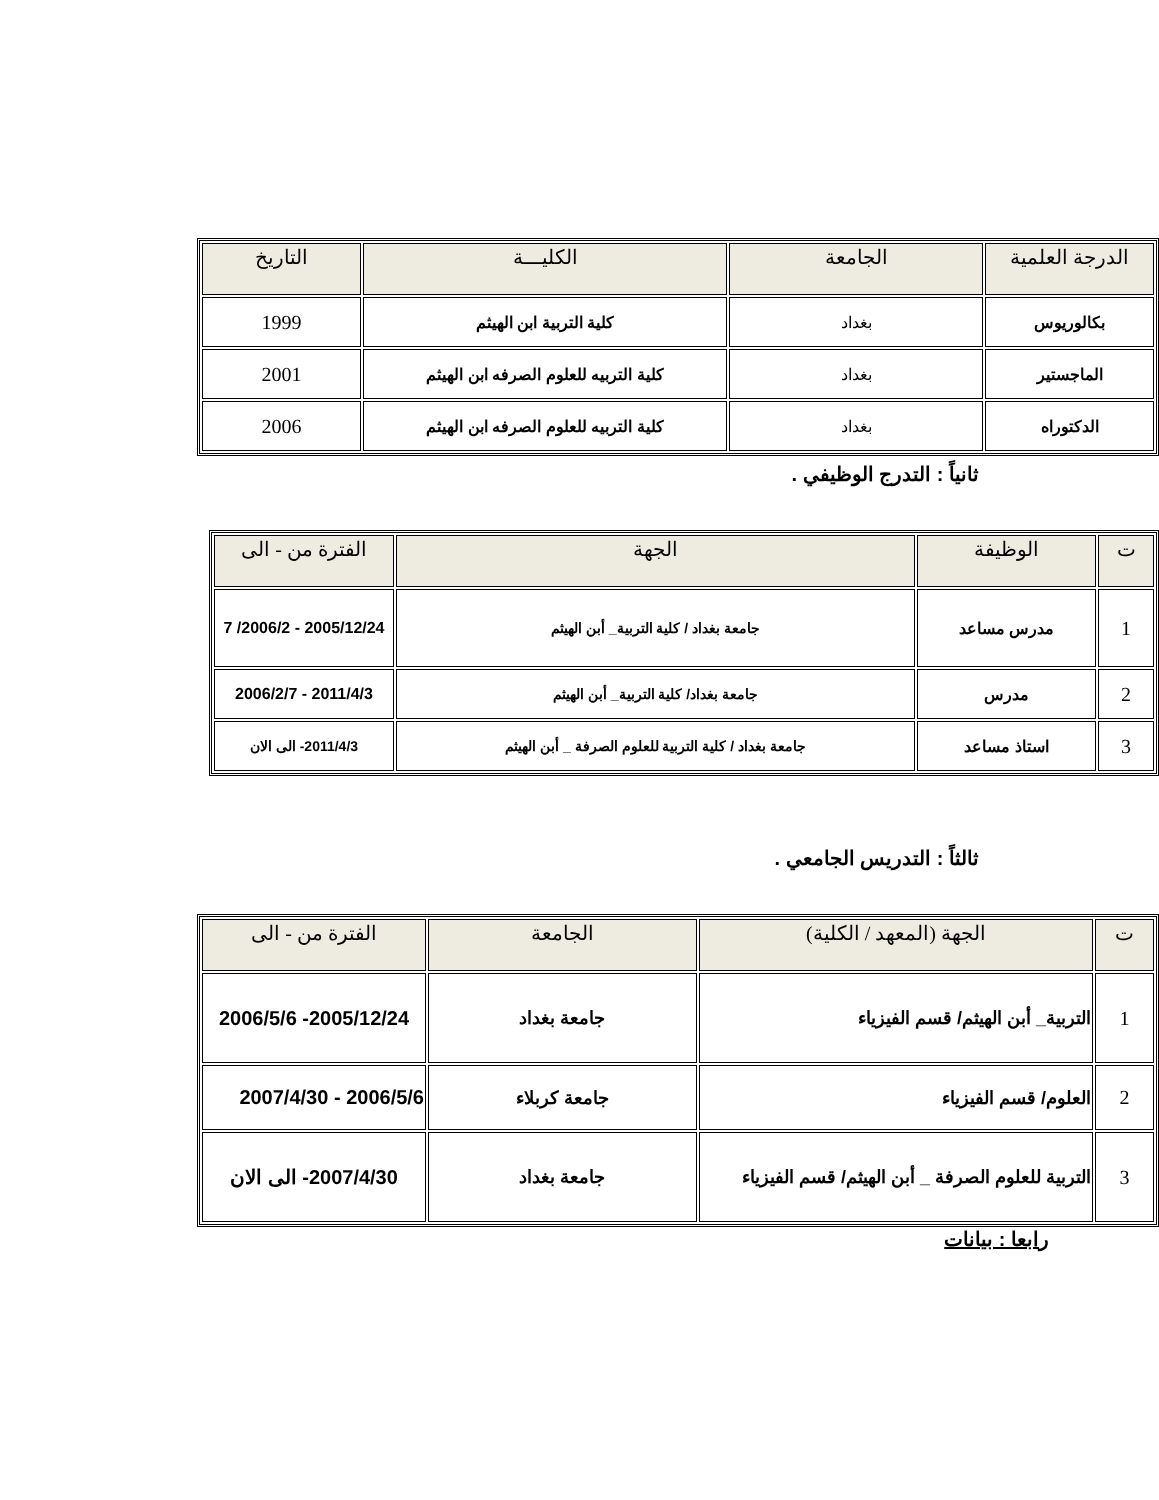| الدرجة العلمية | الجامعة | الكليـــة | التاريخ |
| --- | --- | --- | --- |
| بكالوريوس | بغداد | كلية التربية ابن الهيثم | 1999 |
| الماجستير | بغداد | كلية التربيه للعلوم الصرفه ابن الهيثم | 2001 |
| الدكتوراه | بغداد | كلية التربيه للعلوم الصرفه ابن الهيثم | 2006 |
ثانياً : التدرج الوظيفي .
| ت | الوظيفة | الجهة | الفترة من - الى |
| --- | --- | --- | --- |
| 1 | مدرس مساعد | جامعة بغداد / كلية التربية_ أبن الهيثم | 2005/12/24 - 2006/2/ 7 |
| 2 | مدرس | جامعة بغداد/ كلية التربية_ أبن الهيثم | 2011/4/3 - 2006/2/7 |
| 3 | استاذ مساعد | جامعة بغداد / كلية التربية للعلوم الصرفة _ أبن الهيثم | 2011/4/3- الى الان |
ثالثاً : التدريس الجامعي .
| ت | الجهة (المعهد / الكلية) | الجامعة | الفترة من - الى |
| --- | --- | --- | --- |
| 1 | التربية_ أبن الهيثم/ قسم الفيزياء | جامعة بغداد | 2005/12/24- 2006/5/6 |
| 2 | العلوم/ قسم الفيزياء | جامعة كربلاء | 2006/5/6 - 2007/4/30 |
| 3 | التربية للعلوم الصرفة _ أبن الهيثم/ قسم الفيزياء | جامعة بغداد | 2007/4/30- الى الان |
رابعا : بيانات